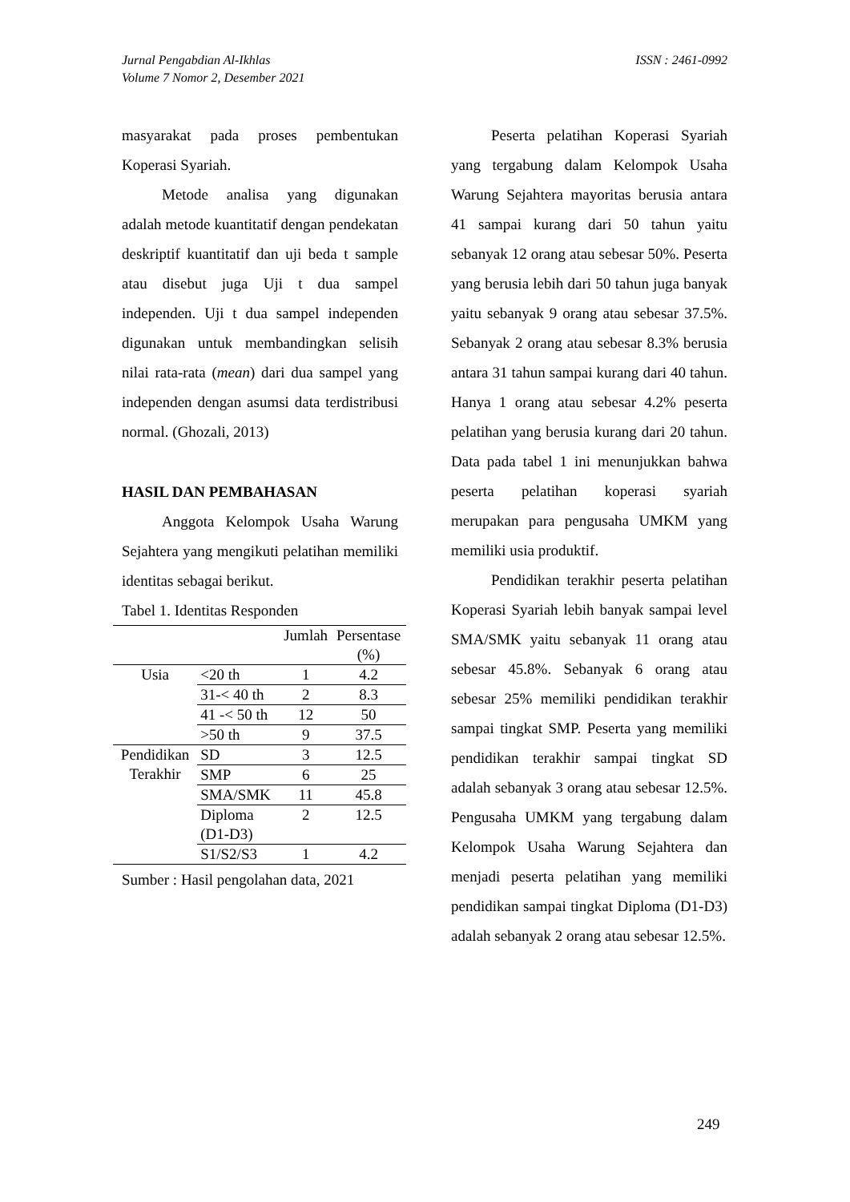ISSN : 2461-0992 Jurnal Pengabdian Al-Ikhlas
Volume 7 Nomor 2, Desember 2021
masyarakat pada proses pembentukan Koperasi Syariah.
Metode analisa yang digunakan adalah metode kuantitatif dengan pendekatan deskriptif kuantitatif dan uji beda t sample atau disebut juga Uji t dua sampel independen. Uji t dua sampel independen digunakan untuk membandingkan selisih nilai rata-rata (mean) dari dua sampel yang independen dengan asumsi data terdistribusi normal. (Ghozali, 2013)
HASIL DAN PEMBAHASAN
Anggota Kelompok Usaha Warung Sejahtera yang mengikuti pelatihan memiliki identitas sebagai berikut.
Tabel 1. Identitas Responden
| | | Jumlah | Persentase (%) |
| --- | --- | --- | --- |
| Usia | <20 th | 1 | 4.2 |
| | 31-< 40 th | 2 | 8.3 |
| | 41 -< 50 th | 12 | 50 |
| | >50 th | 9 | 37.5 |
| Pendidikan Terakhir | SD | 3 | 12.5 |
| | SMP | 6 | 25 |
| | SMA/SMK | 11 | 45.8 |
| | Diploma (D1-D3) | 2 | 12.5 |
| | S1/S2/S3 | 1 | 4.2 |
Sumber : Hasil pengolahan data, 2021
Peserta pelatihan Koperasi Syariah yang tergabung dalam Kelompok Usaha Warung Sejahtera mayoritas berusia antara 41 sampai kurang dari 50 tahun yaitu sebanyak 12 orang atau sebesar 50%. Peserta yang berusia lebih dari 50 tahun juga banyak yaitu sebanyak 9 orang atau sebesar 37.5%. Sebanyak 2 orang atau sebesar 8.3% berusia antara 31 tahun sampai kurang dari 40 tahun. Hanya 1 orang atau sebesar 4.2% peserta pelatihan yang berusia kurang dari 20 tahun. Data pada tabel 1 ini menunjukkan bahwa peserta pelatihan koperasi syariah merupakan para pengusaha UMKM yang memiliki usia produktif.
Pendidikan terakhir peserta pelatihan Koperasi Syariah lebih banyak sampai level SMA/SMK yaitu sebanyak 11 orang atau sebesar 45.8%. Sebanyak 6 orang atau sebesar 25% memiliki pendidikan terakhir sampai tingkat SMP. Peserta yang memiliki pendidikan terakhir sampai tingkat SD adalah sebanyak 3 orang atau sebesar 12.5%. Pengusaha UMKM yang tergabung dalam Kelompok Usaha Warung Sejahtera dan menjadi peserta pelatihan yang memiliki pendidikan sampai tingkat Diploma (D1-D3) adalah sebanyak 2 orang atau sebesar 12.5%.
249